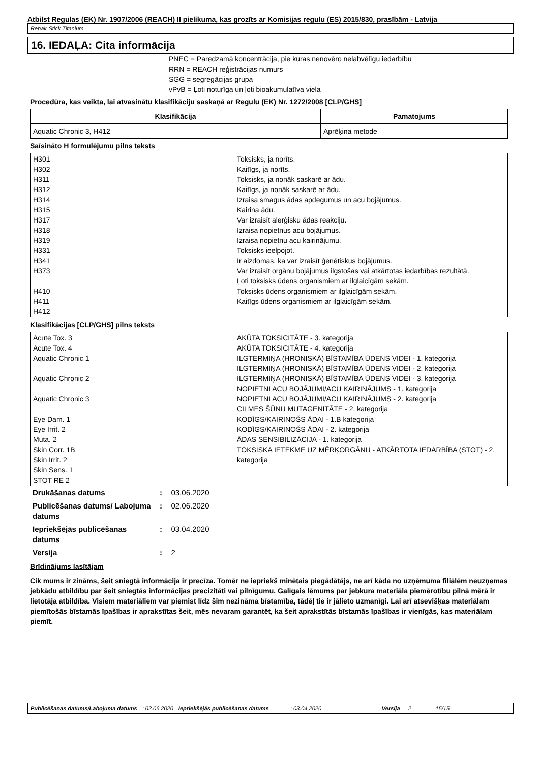Atbilst Regulas (EK) Nr. 1907/2006 (REACH) II pielikuma, kas grozīts ar Komisijas regulu (ES) 2015/830, prasībām - Latvija
Repair Stick Titanium
16. IEDAĻA: Cita informācija
PNEC = Paredzamā koncentrācija, pie kuras nenovēro nelabvēlīgu iedarbību
RRN = REACH reģistrācijas numurs
SGG = segregācijas grupa
vPvB = Ļoti noturīga un ļoti bioakumulatīva viela
Procedūra, kas veikta, lai atvasinātu klasifikāciju saskaņā ar Regulu (EK) Nr. 1272/2008 [CLP/GHS]
| Klasifikācija | Pamatojums |
| --- | --- |
| Aquatic Chronic 3, H412 | Aprēķina metode |
Saīsināto H formulējumu pilns teksts
| H301 H302 H311 H312 H314 H315 H317 H318 H319 H331 H341 H373 H410 H411 H412 | Toksisks, ja norīts. Kaitīgs, ja norīts. Toksisks, ja nonāk saskarē ar ādu. Kaitīgs, ja nonāk saskarē ar ādu. Izraisa smagus ādas apdegumus un acu bojājumus. Kairina ādu. Var izraisīt alerģisku ādas reakciju. Izraisa nopietnus acu bojājumus. Izraisa nopietnu acu kairinājumu. Toksisks ieelpojot. Ir aizdomas, ka var izraisīt ģenētiskus bojājumus. Var izraisīt orgānu bojājumus ilgstošas vai atkārtotas iedarbības rezultātā. Ļoti toksisks ūdens organismiem ar ilglaicīgām sekām. Toksisks ūdens organismiem ar ilglaicīgām sekām. Kaitīgs ūdens organismiem ar ilglaicīgām sekām. |
Klasifikācijas [CLP/GHS] pilns teksts
| Acute Tox. 3 Acute Tox. 4 Aquatic Chronic 1 Aquatic Chronic 2 Aquatic Chronic 3 Eye Dam. 1 Eye Irrit. 2 Muta. 2 Skin Corr. 1B Skin Irrit. 2 Skin Sens. 1 STOT RE 2 | AKŪTA TOKSICITĀTE - 3. kategorija AKŪTA TOKSICITĀTE - 4. kategorija ILGTERMIŅA (HRONISKĀ) BĪSTAMĪBA ŪDENS VIDEI - 1. kategorija ILGTERMIŅA (HRONISKĀ) BĪSTAMĪBA ŪDENS VIDEI - 2. kategorija ILGTERMIŅA (HRONISKĀ) BĪSTAMĪBA ŪDENS VIDEI - 3. kategorija NOPIETNI ACU BOJĀJUMI/ACU KAIRINĀJUMS - 1. kategorija NOPIETNI ACU BOJĀJUMI/ACU KAIRINĀJUMS - 2. kategorija CILMES ŠŪNU MUTAGENITĀTE - 2. kategorija KODĪGS/KAIRINOŠS ĀDAI - 1.B kategorija KODĪGS/KAIRINOŠS ĀDAI - 2. kategorija ĀDAS SENSIBILIZĀCIJA - 1. kategorija TOKSISKA IETEKME UZ MĒRĶORGĀNU - ATKĀRTOTA IEDARBĪBA (STOT) - 2. kategorija |
| Drukāšanas datums | : | 03.06.2020 |
| Publicēšanas datums/ Labojuma datums | : | 02.06.2020 |
| Iepriekšējās publicēšanas datums | : | 03.04.2020 |
| Versija | : | 2 |
Brīdinājums lasītājam
Cik mums ir zināms, šeit sniegtā informācija ir precīza. Tomēr ne iepriekš minētais piegādātājs, ne arī kāda no uzņēmuma filiālēm neuzņemas jebkādu atbildību par šeit sniegtās informācijas precizitāti vai pilnīgumu. Galīgais lēmums par jebkura materiāla piemērotību pilnā mērā ir lietotāja atbildība. Visiem materiāliem var piemist līdz šim nezināma bīstamība, tādēļ tie ir jālieto uzmanīgi. Lai arī atsevišķas materiālam piemītošās bīstamās īpašības ir aprakstītas šeit, mēs nevaram garantēt, ka šeit aprakstītās bīstamās īpašības ir vienīgās, kas materiālam piemīt.
Publicēšanas datums/Labojuma datums : 02.06.2020 Iepriekšējās publicēšanas datums : 03.04.2020 Versija : 2 15/15